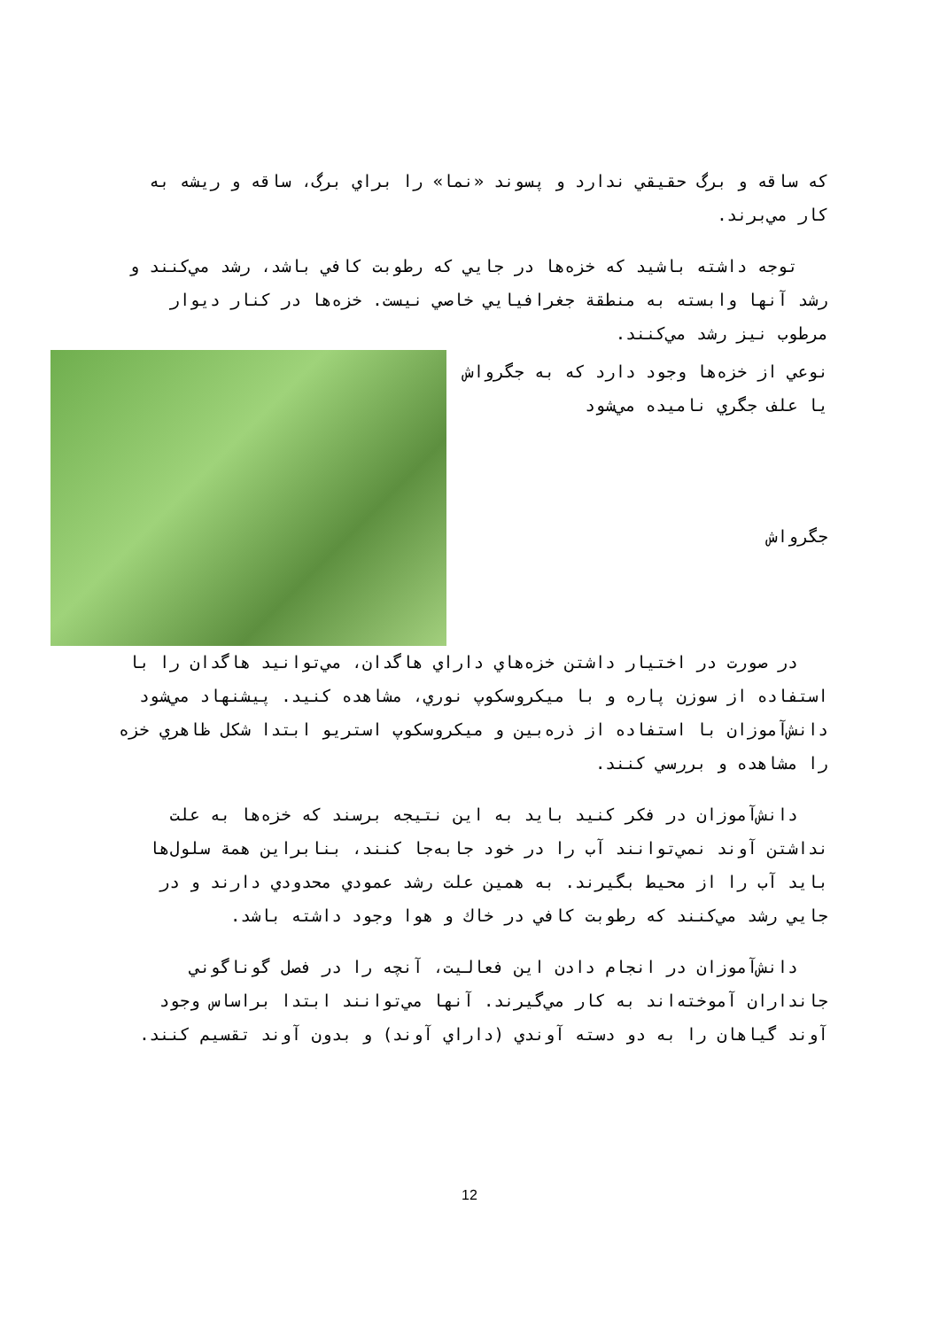كه ساقه و برگ حقيقي ندارد و پسوند «نما» را براي برگ، ساقه و ريشه به كار مي‌برند.
توجه داشته باشيد كه خزه‌ها در جايي كه رطوبت كافي باشد، رشد مي‌كنند و رشد آنها وابسته به منطقة جغرافيايي خاصي نيست. خزه‌ها در كنار ديوار مرطوب نيز رشد مي‌كنند.
نوعي از خزه‌ها وجود دارد كه به جگرواش يا علف جگري ناميده مي‌شود
جگرواش
در صورت در اختيار داشتن خزه‌هاي داراي هاگدان، مي‌توانيد هاگدان را با استفاده از سوزن پاره و با ميكروسكوپ نوري، مشاهده كنيد. پيشنهاد مي‌شود دانش‌آموزان با استفاده از ذره‌بين و ميكروسكوپ استريو ابتدا شكل ظاهري خزه را مشاهده و بررسي كنند.
دانش‌آموزان در فكر كنيد بايد به اين نتيجه برسند كه خزه‌ها به علت نداشتن آوند نمي‌توانند آب را در خود جابه‌جا كنند، بنابراين همة سلول‌ها بايد آب را از محيط بگيرند. به همين علت رشد عمودي محدودي دارند و در جايي رشد مي‌كنند كه رطوبت كافي در خاك و هوا وجود داشته باشد.
دانش‌آموزان در انجام دادن اين فعاليت، آنچه را در فصل گوناگوني جانداران آموخته‌اند به كار مي‌گيرند. آنها مي‌توانند ابتدا براساس وجود آوند گياهان را به دو دسته آوندي (داراي آوند) و بدون آوند تقسيم كنند.
12